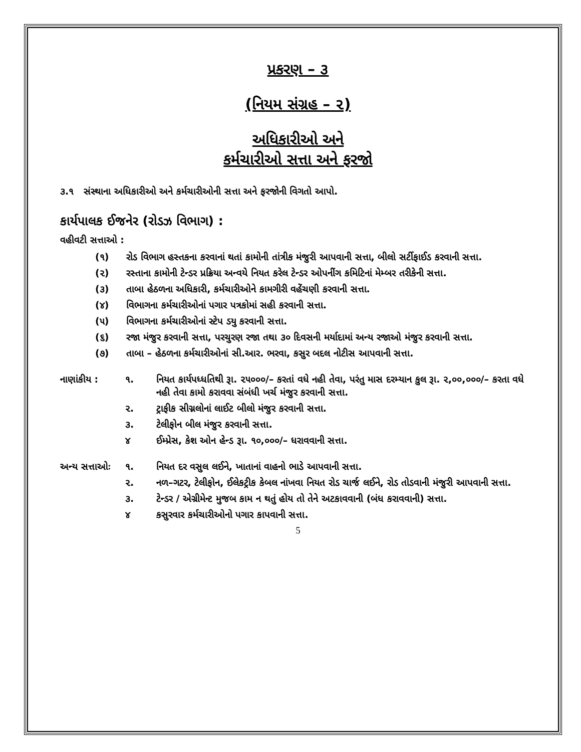પ્રકરણ – ૩
(નિયમ સંગ્રહ – ૨)
અધિકારીઓ અને
કર્મચારીઓ સત્તા અને ફરજો
૩.૧ સંસ્થાના અધિકારીઓ અને કર્મચારીઓની સત્તા અને ફરજોની વિગતો આપો.
કાર્યપાલક ઈજનેર (રોડઝ વિભાગ) :
વહીવટી સત્તાઓ :
(૧) રોડ વિભાગ હસ્તકના કરવાનાં થતાં કામોની તાંત્રીક મંજુરી આપવાની સત્તા, બીલો સર્ટીફાઈડ કરવાની સત્તા.
(૨) રસ્તાના કામોની ટેન્ડર પ્રક્રિયા અન્વયે નિયત કરેલ ટેન્ડર ઓપનીંગ કમિટિનાં મેમ્બર તરીકેની સત્તા.
(૩) તાબા હેઠળના અધિકારી, કર્મચારીઓને કામગીરી વહેંચણી કરવાની સત્તા.
(૪) વિભાગના કર્મચારીઓનાં પગાર પત્રકોમાં સહી કરવાની સત્તા.
(૫) વિભાગના કર્મચારીઓનાં સ્ટેપ ડયુ કરવાની સત્તા.
(૬) રજા મંજુર કરવાની સત્તા, પરચુરણ રજા તથા ૩૦ દિવસની મર્યાદામાં અન્ય રજાઓ મંજુર કરવાની સત્તા.
(૭) તાબા – હેઠળના કર્મચારીઓનાં સી.આર. ભરવા, કસુર બદલ નોટીસ આપવાની સત્તા.
નાણાંકીય : ૧. નિયત કાર્યપધ્ધતિથી રૂા. ૨૫૦૦૦/– કરતાં વધે નહી તેવા, પરંતુ માસ દરમ્યાન કુલ રૂા. ૨,૦૦,૦૦૦/– કરતા વધે નહી તેવા કામો કરાવવા સંબંધી ખર્ચ મંજુર કરવાની સત્તા.
૨. ટ્રાફીક સીગ્નલોનાં લાઈટ બીલો મંજુર કરવાની સત્તા.
૩. ટેલીફોન બીલ મંજુર કરવાની સત્તા.
૪ ઈમ્પ્રેસ, કેશ ઓન હેન્ડ રૂા. ૧૦,૦૦૦/– ધરાવવાની સત્તા.
અન્ય સત્તાઓઃ ૧. નિયત દર વસુલ લઈને, ખાતાનાં વાહનો ભાડે આપવાની સત્તા.
૨. નળ–ગટર, ટેલીફોન, ઈલેકટ્રીક કેબલ નાંખવા નિયત રોડ ચાર્જ લઈને, રોડ તોડવાની મંજુરી આપવાની સત્તા.
૩. ટેન્ડર / એગ્રીમેન્ટ મુજબ કામ ન થતું હોય તો તેને અટકાવવાની (બંધ કરાવવાની) સત્તા.
૪ કસુરવાર કર્મચારીઓનો પગાર કાપવાની સત્તા.
5